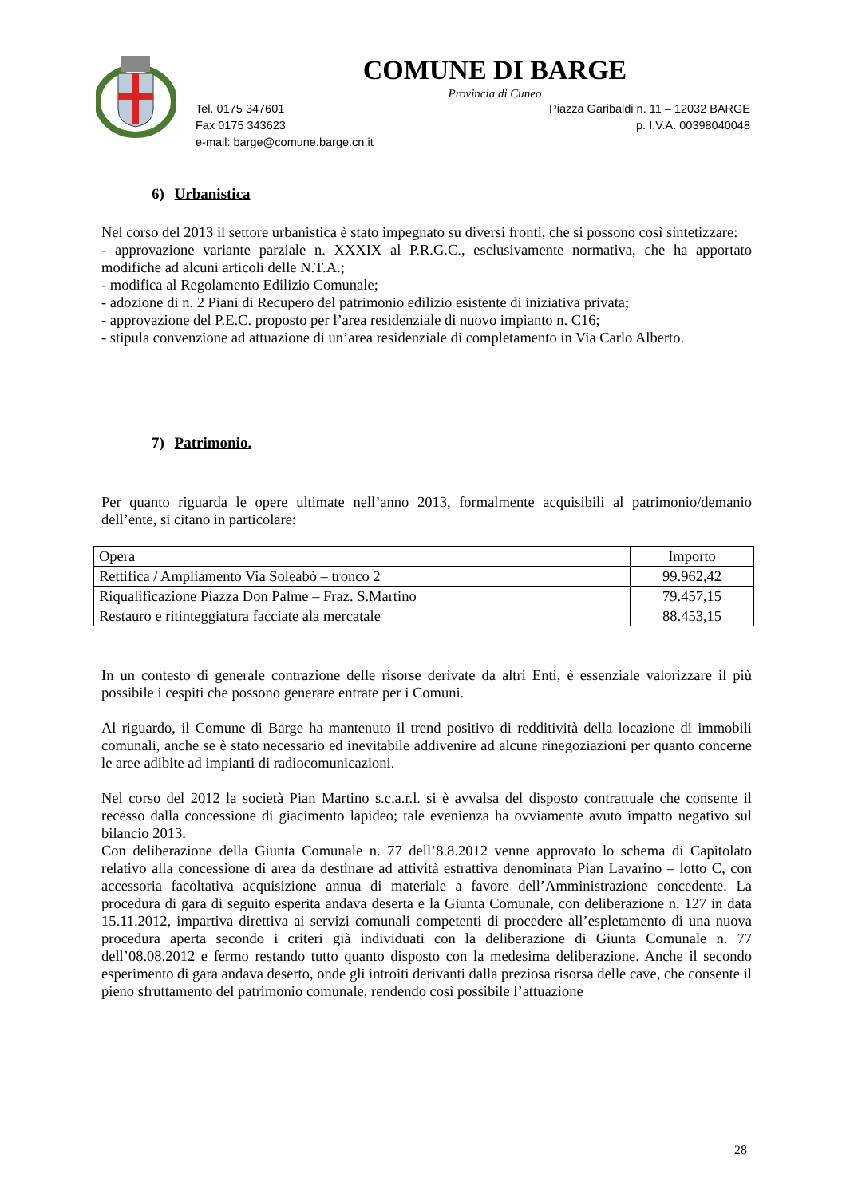COMUNE DI BARGE
Provincia di Cuneo
Tel. 0175 347601
Fax 0175 343623
e-mail: barge@comune.barge.cn.it
Piazza Garibaldi n. 11 – 12032 BARGE
p. I.V.A. 00398040048
6) Urbanistica
Nel corso del 2013 il settore urbanistica è stato impegnato su diversi fronti, che si possono così sintetizzare:
- approvazione variante parziale n. XXXIX al P.R.G.C., esclusivamente normativa, che ha apportato modifiche ad alcuni articoli delle N.T.A.;
- modifica al Regolamento Edilizio Comunale;
- adozione di n. 2 Piani di Recupero del patrimonio edilizio esistente di iniziativa privata;
- approvazione del P.E.C. proposto per l’area residenziale di nuovo impianto n. C16;
- stipula convenzione ad attuazione di un’area residenziale di completamento in Via Carlo Alberto.
7) Patrimonio.
Per quanto riguarda le opere ultimate nell’anno 2013, formalmente acquisibili al patrimonio/demanio dell’ente, si citano in particolare:
| Opera | Importo |
| --- | --- |
| Rettifica / Ampliamento Via Soleabò – tronco 2 | 99.962,42 |
| Riqualificazione Piazza Don Palme – Fraz. S.Martino | 79.457,15 |
| Restauro e ritinteggiatura facciate ala mercatale | 88.453,15 |
In un contesto di generale contrazione delle risorse derivate da altri Enti, è essenziale valorizzare il più possibile i cespiti che possono generare entrate per i Comuni.
Al riguardo, il Comune di Barge ha mantenuto il trend positivo di redditività della locazione di immobili comunali, anche se è stato necessario ed inevitabile addivenire ad alcune rinegoziazioni per quanto concerne le aree adibite ad impianti di radiocomunicazioni.
Nel corso del 2012 la società Pian Martino s.c.a.r.l. si è avvalsa del disposto contrattuale che consente il recesso dalla concessione di giacimento lapideo; tale evenienza ha ovviamente avuto impatto negativo sul bilancio 2013.
Con deliberazione della Giunta Comunale n. 77 dell’8.8.2012 venne approvato lo schema di Capitolato relativo alla concessione di area da destinare ad attività estrattiva denominata Pian Lavarino – lotto C, con accessoria facoltativa acquisizione annua di materiale a favore dell’Amministrazione concedente. La procedura di gara di seguito esperita andava deserta e la Giunta Comunale, con deliberazione n. 127 in data 15.11.2012, impartiva direttiva ai servizi comunali competenti di procedere all’espletamento di una nuova procedura aperta secondo i criteri già individuati con la deliberazione di Giunta Comunale n. 77 dell’08.08.2012 e fermo restando tutto quanto disposto con la medesima deliberazione. Anche il secondo esperimento di gara andava deserto, onde gli introiti derivanti dalla preziosa risorsa delle cave, che consente il pieno sfruttamento del patrimonio comunale, rendendo così possibile l’attuazione
28